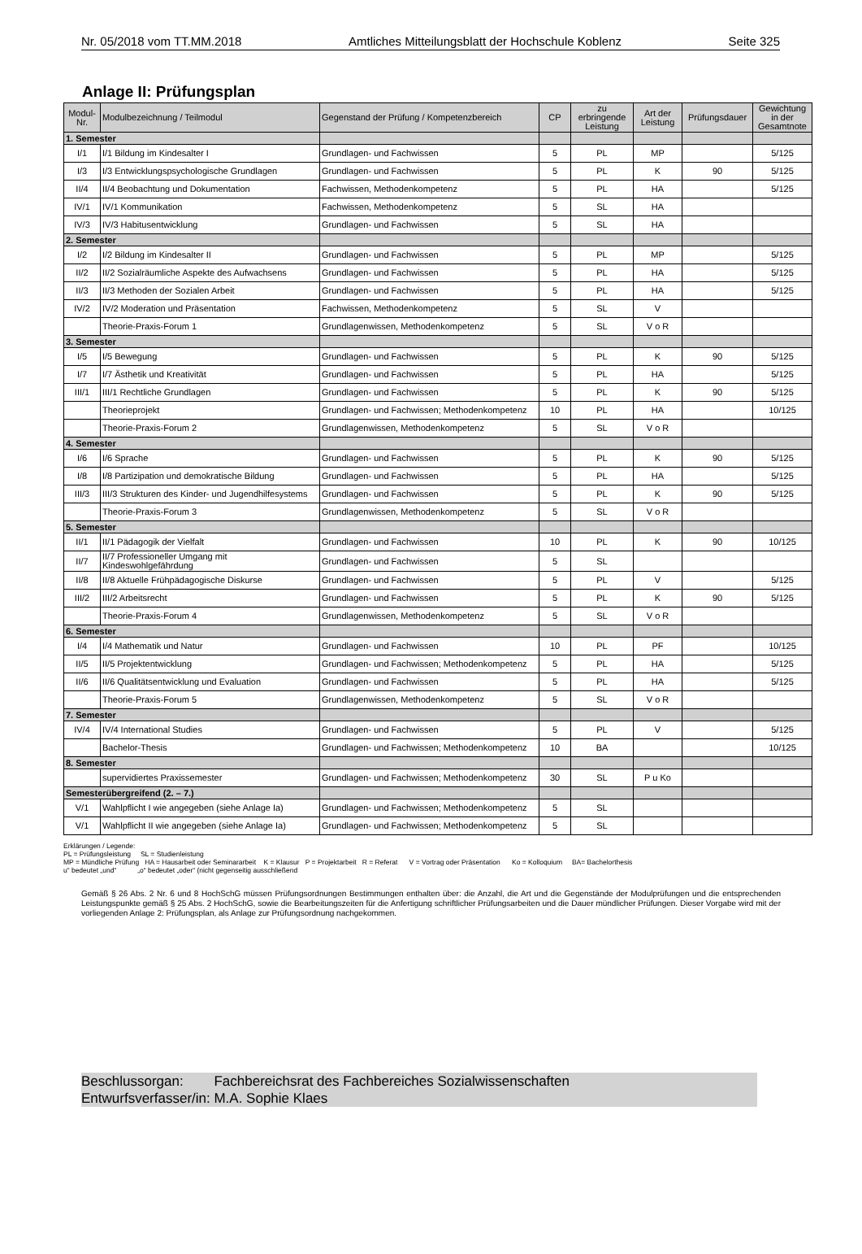Nr. 05/2018 vom TT.MM.2018 Amtliches Mitteilungsblatt der Hochschule Koblenz Seite 325
Anlage II: Prüfungsplan
| Modul-Nr. | Modulbezeichnung / Teilmodul | Gegenstand der Prüfung / Kompetenzbereich | CP | zu erbringende Leistung | Art der Leistung | Prüfungsdauer | Gewichtung in der Gesamtnote |
| --- | --- | --- | --- | --- | --- | --- | --- |
| 1. Semester | | | | | | | |
| I/1 | I/1 Bildung im Kindesalter I | Grundlagen- und Fachwissen | 5 | PL | MP | | 5/125 |
| I/3 | I/3 Entwicklungspsychologische Grundlagen | Grundlagen- und Fachwissen | 5 | PL | K | 90 | 5/125 |
| II/4 | II/4 Beobachtung und Dokumentation | Fachwissen, Methodenkompetenz | 5 | PL | HA | | 5/125 |
| IV/1 | IV/1 Kommunikation | Fachwissen, Methodenkompetenz | 5 | SL | HA | | |
| IV/3 | IV/3 Habitusentwicklung | Grundlagen- und Fachwissen | 5 | SL | HA | | |
| 2. Semester | | | | | | | |
| I/2 | I/2 Bildung im Kindesalter II | Grundlagen- und Fachwissen | 5 | PL | MP | | 5/125 |
| II/2 | II/2 Sozialräumliche Aspekte des Aufwachsens | Grundlagen- und Fachwissen | 5 | PL | HA | | 5/125 |
| II/3 | II/3 Methoden der Sozialen Arbeit | Grundlagen- und Fachwissen | 5 | PL | HA | | 5/125 |
| IV/2 | IV/2 Moderation und Präsentation | Fachwissen, Methodenkompetenz | 5 | SL | V | | |
| | Theorie-Praxis-Forum 1 | Grundlagenwissen, Methodenkompetenz | 5 | SL | V o R | | |
| 3. Semester | | | | | | | |
| I/5 | I/5 Bewegung | Grundlagen- und Fachwissen | 5 | PL | K | 90 | 5/125 |
| I/7 | I/7 Ästhetik und Kreativität | Grundlagen- und Fachwissen | 5 | PL | HA | | 5/125 |
| III/1 | III/1 Rechtliche Grundlagen | Grundlagen- und Fachwissen | 5 | PL | K | 90 | 5/125 |
| | Theorieprojekt | Grundlagen- und Fachwissen; Methodenkompetenz | 10 | PL | HA | | 10/125 |
| | Theorie-Praxis-Forum 2 | Grundlagenwissen, Methodenkompetenz | 5 | SL | V o R | | |
| 4. Semester | | | | | | | |
| I/6 | I/6 Sprache | Grundlagen- und Fachwissen | 5 | PL | K | 90 | 5/125 |
| I/8 | I/8 Partizipation und demokratische Bildung | Grundlagen- und Fachwissen | 5 | PL | HA | | 5/125 |
| III/3 | III/3 Strukturen des Kinder- und Jugendhilfesystems | Grundlagen- und Fachwissen | 5 | PL | K | 90 | 5/125 |
| | Theorie-Praxis-Forum 3 | Grundlagenwissen, Methodenkompetenz | 5 | SL | V o R | | |
| 5. Semester | | | | | | | |
| II/1 | II/1 Pädagogik der Vielfalt | Grundlagen- und Fachwissen | 10 | PL | K | 90 | 10/125 |
| II/7 | II/7 Professioneller Umgang mit Kindeswohlgefährdung | Grundlagen- und Fachwissen | 5 | SL | | | |
| II/8 | II/8 Aktuelle Frühpädagogische Diskurse | Grundlagen- und Fachwissen | 5 | PL | V | | 5/125 |
| III/2 | III/2 Arbeitsrecht | Grundlagen- und Fachwissen | 5 | PL | K | 90 | 5/125 |
| | Theorie-Praxis-Forum 4 | Grundlagenwissen, Methodenkompetenz | 5 | SL | V o R | | |
| 6. Semester | | | | | | | |
| I/4 | I/4 Mathematik und Natur | Grundlagen- und Fachwissen | 10 | PL | PF | | 10/125 |
| II/5 | II/5 Projektentwicklung | Grundlagen- und Fachwissen; Methodenkompetenz | 5 | PL | HA | | 5/125 |
| II/6 | II/6 Qualitätsentwicklung und Evaluation | Grundlagen- und Fachwissen | 5 | PL | HA | | 5/125 |
| | Theorie-Praxis-Forum 5 | Grundlagenwissen, Methodenkompetenz | 5 | SL | V o R | | |
| 7. Semester | | | | | | | |
| IV/4 | IV/4 International Studies | Grundlagen- und Fachwissen | 5 | PL | V | | 5/125 |
| | Bachelor-Thesis | Grundlagen- und Fachwissen; Methodenkompetenz | 10 | BA | | | 10/125 |
| 8. Semester | | | | | | | |
| | supervidiertes Praxissemester | Grundlagen- und Fachwissen; Methodenkompetenz | 30 | SL | P u Ko | | |
| Semesterübergreifend (2. – 7.) | | | | | | | |
| V/1 | Wahlpflicht I wie angegeben (siehe Anlage Ia) | Grundlagen- und Fachwissen; Methodenkompetenz | 5 | SL | | | |
| V/1 | Wahlpflicht II wie angegeben (siehe Anlage Ia) | Grundlagen- und Fachwissen; Methodenkompetenz | 5 | SL | | | |
Erklärungen / Legende:
PL = Prüfungsleistung SL = Studienleistung
MP = Mündliche Prüfung HA = Hausarbeit oder Seminararbeit K = Klausur P = Projektarbeit R = Referat V = Vortrag oder Präsentation Ko = Kolloquium BA= Bachelorthesis
u“ bedeutet „und“ „o“ bedeutet „oder“ (nicht gegenseitig ausschließend
Gemäß § 26 Abs. 2 Nr. 6 und 8 HochSchG müssen Prüfungsordnungen Bestimmungen enthalten über: die Anzahl, die Art und die Gegenstände der Modulprüfungen und die entsprechenden Leistungspunkte gemäß § 25 Abs. 2 HochSchG, sowie die Bearbeitungszeiten für die Anfertigung schriftlicher Prüfungsarbeiten und die Dauer mündlicher Prüfungen. Dieser Vorgabe wird mit der vorliegenden Anlage 2: Prüfungsplan, als Anlage zur Prüfungsordnung nachgekommen.
Beschlussorgan: Fachbereichsrat des Fachbereiches Sozialwissenschaften
Entwurfsverfasser/in: M.A. Sophie Klaes